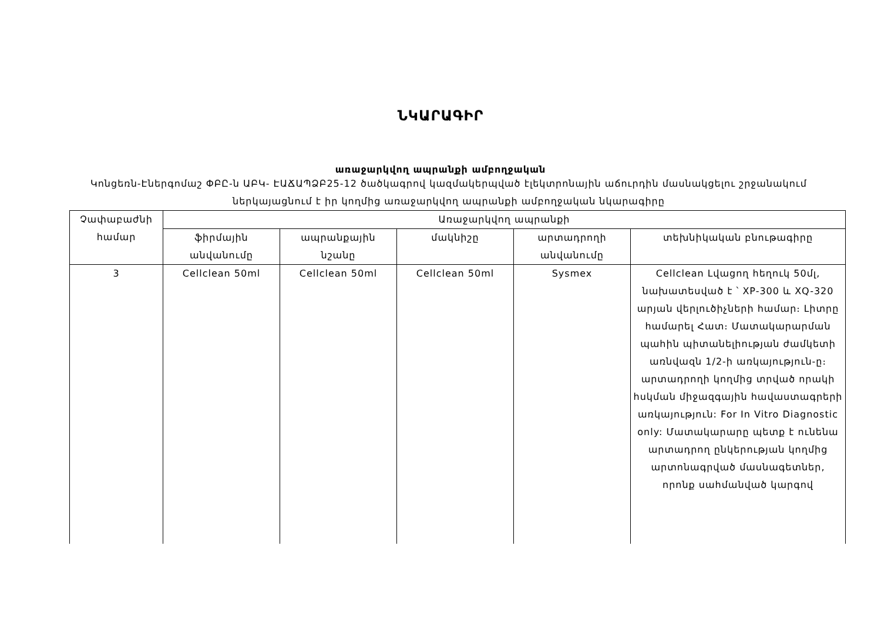ՆԿԱՐԱԳԻՐ
առաջարկվող ապրանքի ամբողջական
Կոնցեռն-Էներգոմաշ ՓԲԸ-ն ԱԲԿ- ԷԱՃԱՊՁԲ25-12 ծածկագրով կազմակերպված էլեկտրոնային աճուրդին մասնակցելու շրջանակում ներկայացնում է իր կողմից առաջարկվող ապրանքի ամբողջական նկարագիրը
| Չափաբաժնի համար | Առաջարկվող ապրանքի | | | | |
| --- | --- | --- | --- | --- | --- |
| | ֆիրմային անվանումը | ապրանքային նշանը | մակնիշը | արտադրողի անվանումը | տեխնիկական բնութագիրը |
| 3 | Cellclean 50ml | Cellclean 50ml | Cellclean 50ml | Sysmex | Cellclean Լվացող հեղուկ 50մլ, նախատեսված է ՝ XP-300 և XQ-320 արյան վերլուծիչների համար։ Լիտրը համարել Հատ։ Մատակարարման պահին պիտանելիության ժամկետի առնվազն 1/2-ի առկայություն-ը։ արտադրողի կողմից տրված որակի հսկման միջազգային հավաստագրերի առկայություն: For In Vitro Diagnostic only: Մատակարարը պետք է ունենա արտադրող ընկերության կողմից արտոնագրված մասնագետներ, որոնք սահմանված կարգով |